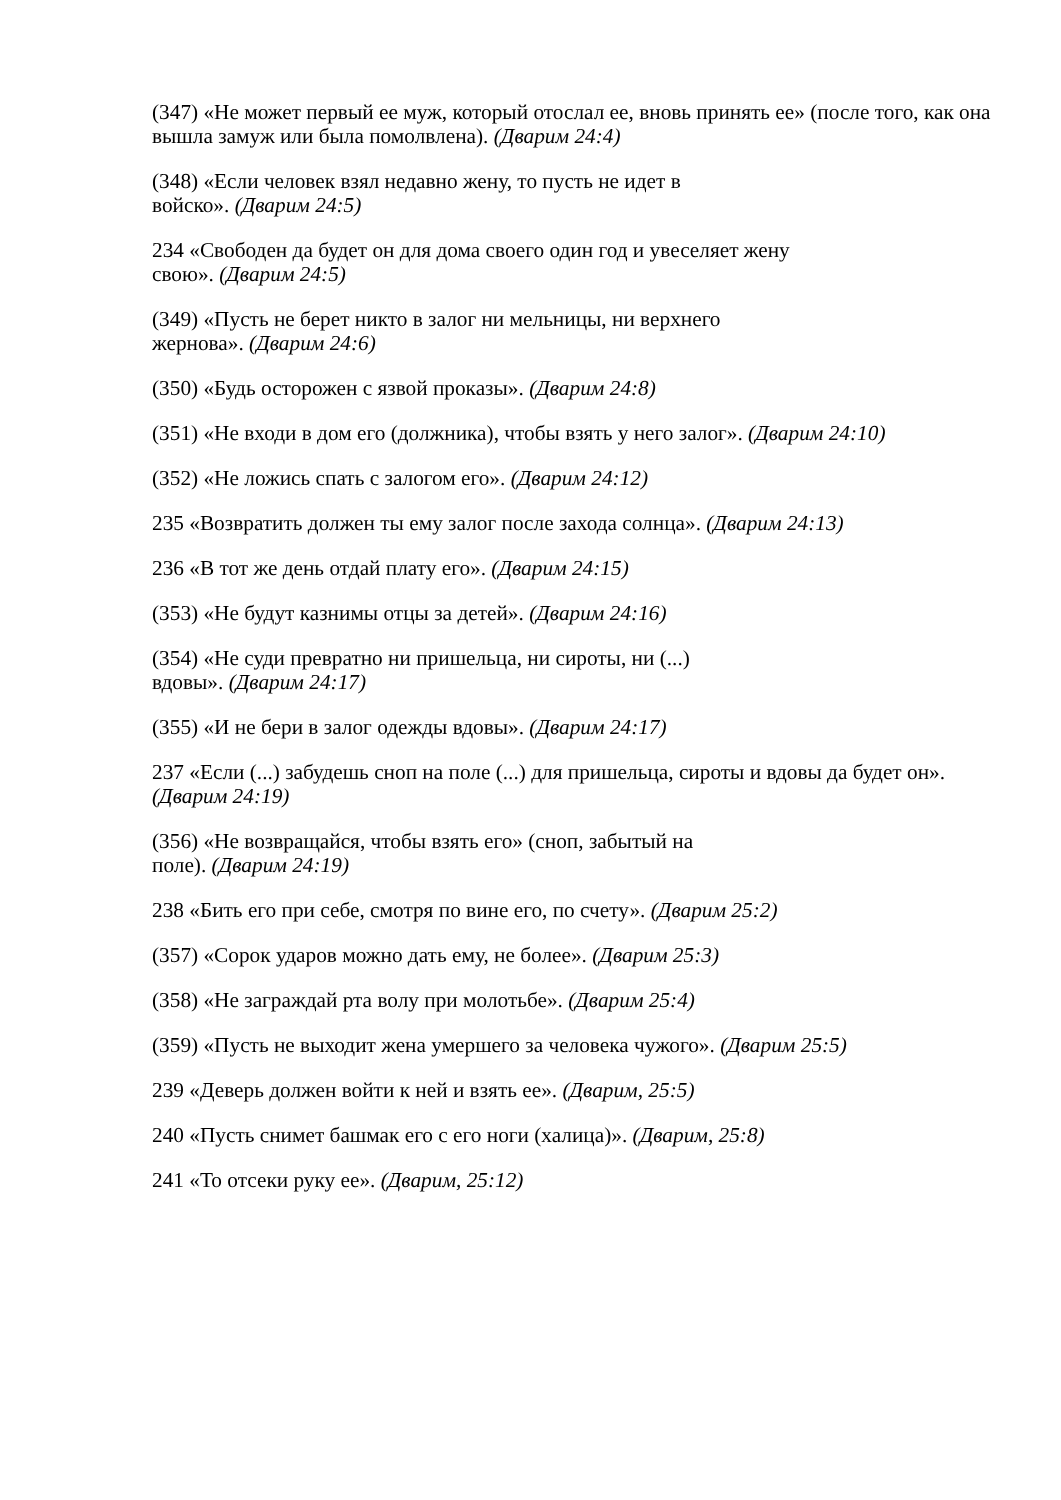(347) «Не может первый ее муж, который отослал ее, вновь принять ее» (после того, как она вышла замуж или была помолвлена). (Дварим 24:4)
(348) «Если человек взял недавно жену, то пусть не идет в
войско». (Дварим 24:5)
234 «Свободен да будет он для дома своего один год и увеселяет жену
свою». (Дварим 24:5)
(349) «Пусть не берет никто в залог ни мельницы, ни верхнего
жернова». (Дварим 24:6)
(350) «Будь осторожен с язвой проказы». (Дварим 24:8)
(351) «Не входи в дом его (должника), чтобы взять у него залог». (Дварим 24:10)
(352) «Не ложись спать с залогом его». (Дварим 24:12)
235 «Возвратить должен ты ему залог после захода солнца». (Дварим 24:13)
236 «В тот же день отдай плату его». (Дварим 24:15)
(353) «Не будут казнимы отцы за детей». (Дварим 24:16)
(354) «Не суди превратно ни пришельца, ни сироты, ни (...)
вдовы». (Дварим 24:17)
(355) «И не бери в залог одежды вдовы». (Дварим 24:17)
237 «Если (...) забудешь сноп на поле (...) для пришельца, сироты и вдовы да будет он». (Дварим 24:19)
(356) «Не возвращайся, чтобы взять его» (сноп, забытый на
поле). (Дварим 24:19)
238 «Бить его при себе, смотря по вине его, по счету». (Дварим 25:2)
(357) «Сорок ударов можно дать ему, не более». (Дварим 25:3)
(358) «Не заграждай рта волу при молотьбе». (Дварим 25:4)
(359) «Пусть не выходит жена умершего за человека чужого». (Дварим 25:5)
239 «Деверь должен войти к ней и взять ее». (Дварим, 25:5)
240 «Пусть снимет башмак его с его ноги (халица)». (Дварим, 25:8)
241 «То отсеки руку ее». (Дварим, 25:12)